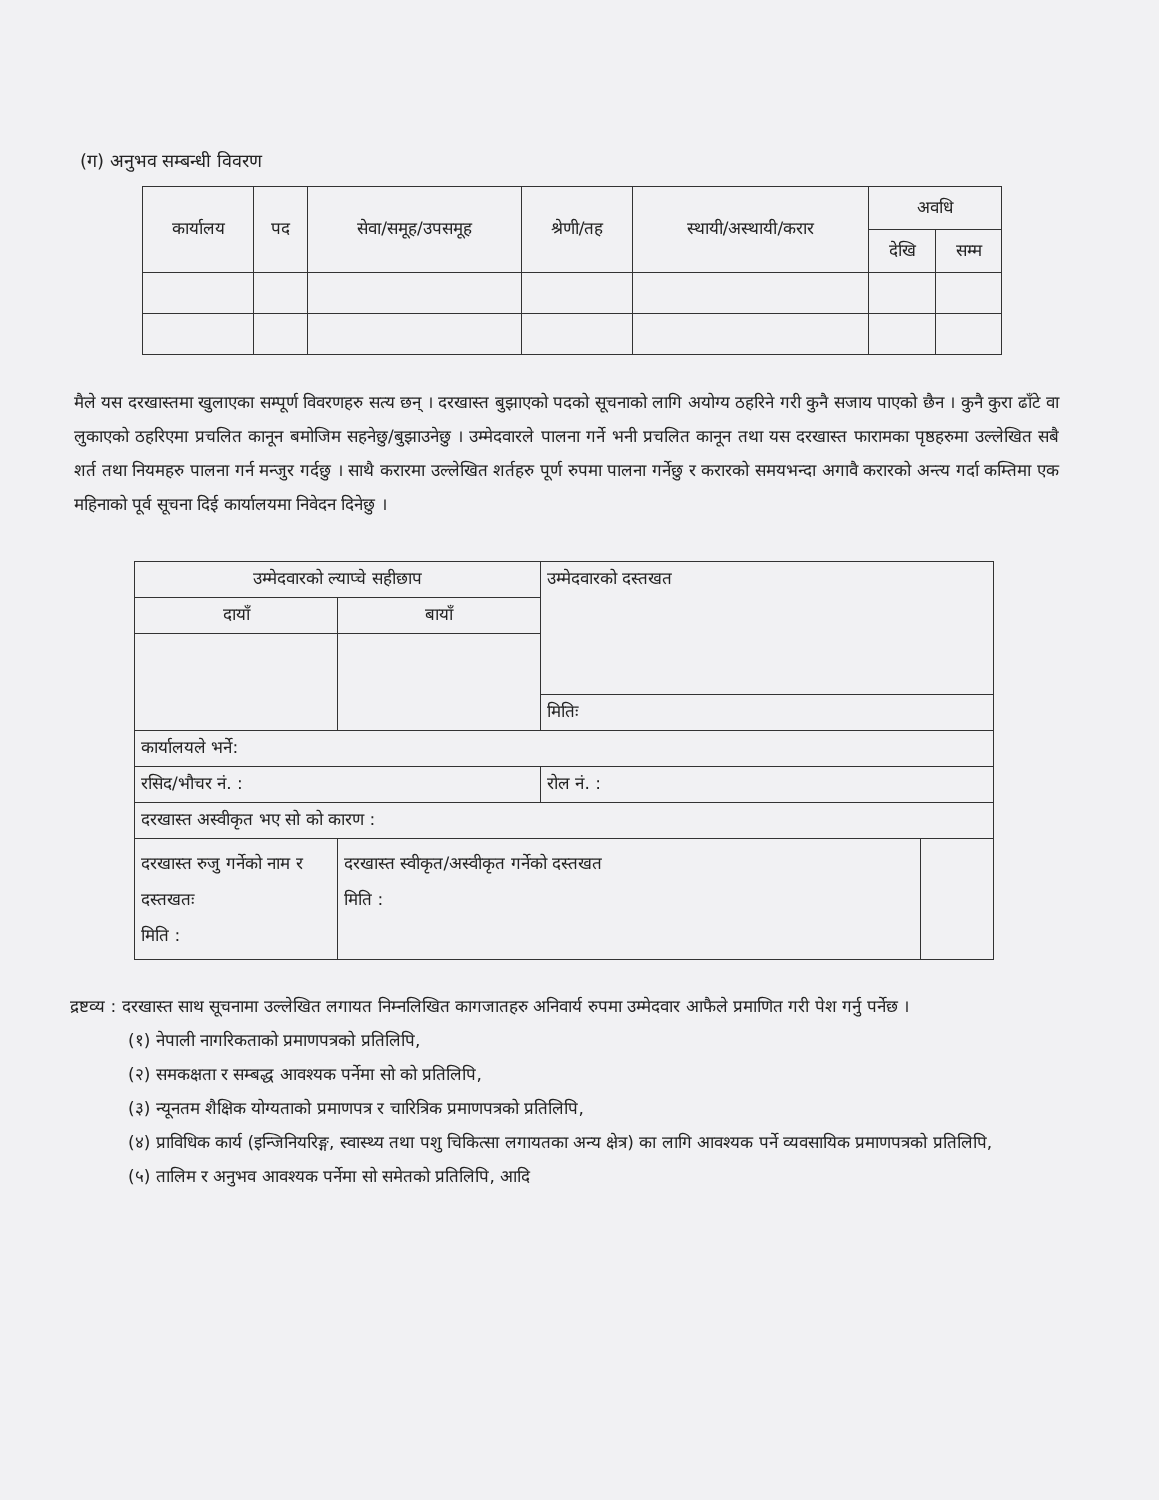(ग) अनुभव सम्बन्धी विवरण
| कार्यालय | पद | सेवा/समूह/उपसमूह | श्रेणी/तह | स्थायी/अस्थायी/करार | अवधि | |
| --- | --- | --- | --- | --- | --- | --- |
| | | | | | देखि | सम्म |
मैले यस दरखास्तमा खुलाएका सम्पूर्ण विवरणहरु सत्य छन् । दरखास्त बुझाएको पदको सूचनाको लागि अयोग्य ठहरिने गरी कुनै सजाय पाएको छैन । कुनै कुरा ढाँटे वा लुकाएको ठहरिएमा प्रचलित कानून बमोजिम सहनेछु/बुझाउनेछु । उम्मेदवारले पालना गर्ने भनी प्रचलित कानून तथा यस दरखास्त फारामका पृष्ठहरुमा उल्लेखित सबै शर्त तथा नियमहरु पालना गर्न मन्जुर गर्दछु । साथै करारमा उल्लेखित शर्तहरु पूर्ण रुपमा पालना गर्नेछु र करारको समयभन्दा अगावै करारको अन्त्य गर्दा कम्तिमा एक महिनाको पूर्व सूचना दिई कार्यालयमा निवेदन दिनेछु ।
| उम्मेदवारको ल्याप्चे सहीछाप | | उम्मेदवारको दस्तखत | |
| दायाँ | बायाँ | | |
| | | मितिः | |
| कार्यालयले भर्ने: | | | |
| रसिद/भौचर नं. : | | रोल नं. : | |
| दरखास्त अस्वीकृत भए सो को कारण : | | | |
| दरखास्त रुजु गर्नेको नाम र दस्तखतः मिति : | दरखास्त स्वीकृत/अस्वीकृत गर्नेको दस्तखत मिति : | | |
द्रष्टव्य : दरखास्त साथ सूचनामा उल्लेखित लगायत निम्नलिखित कागजातहरु अनिवार्य रुपमा उम्मेदवार आफैले प्रमाणित गरी पेश गर्नु पर्नेछ ।
(१) नेपाली नागरिकताको प्रमाणपत्रको प्रतिलिपि,
(२) समकक्षता र सम्बद्ध आवश्यक पर्नेमा सो को प्रतिलिपि,
(३) न्यूनतम शैक्षिक योग्यताको प्रमाणपत्र र चारित्रिक प्रमाणपत्रको प्रतिलिपि,
(४) प्राविधिक कार्य (इन्जिनियरिङ्ग, स्वास्थ्य तथा पशु चिकित्सा लगायतका अन्य क्षेत्र) का लागि आवश्यक पर्ने व्यवसायिक प्रमाणपत्रको प्रतिलिपि,
(५) तालिम र अनुभव आवश्यक पर्नेमा सो समेतको प्रतिलिपि, आदि